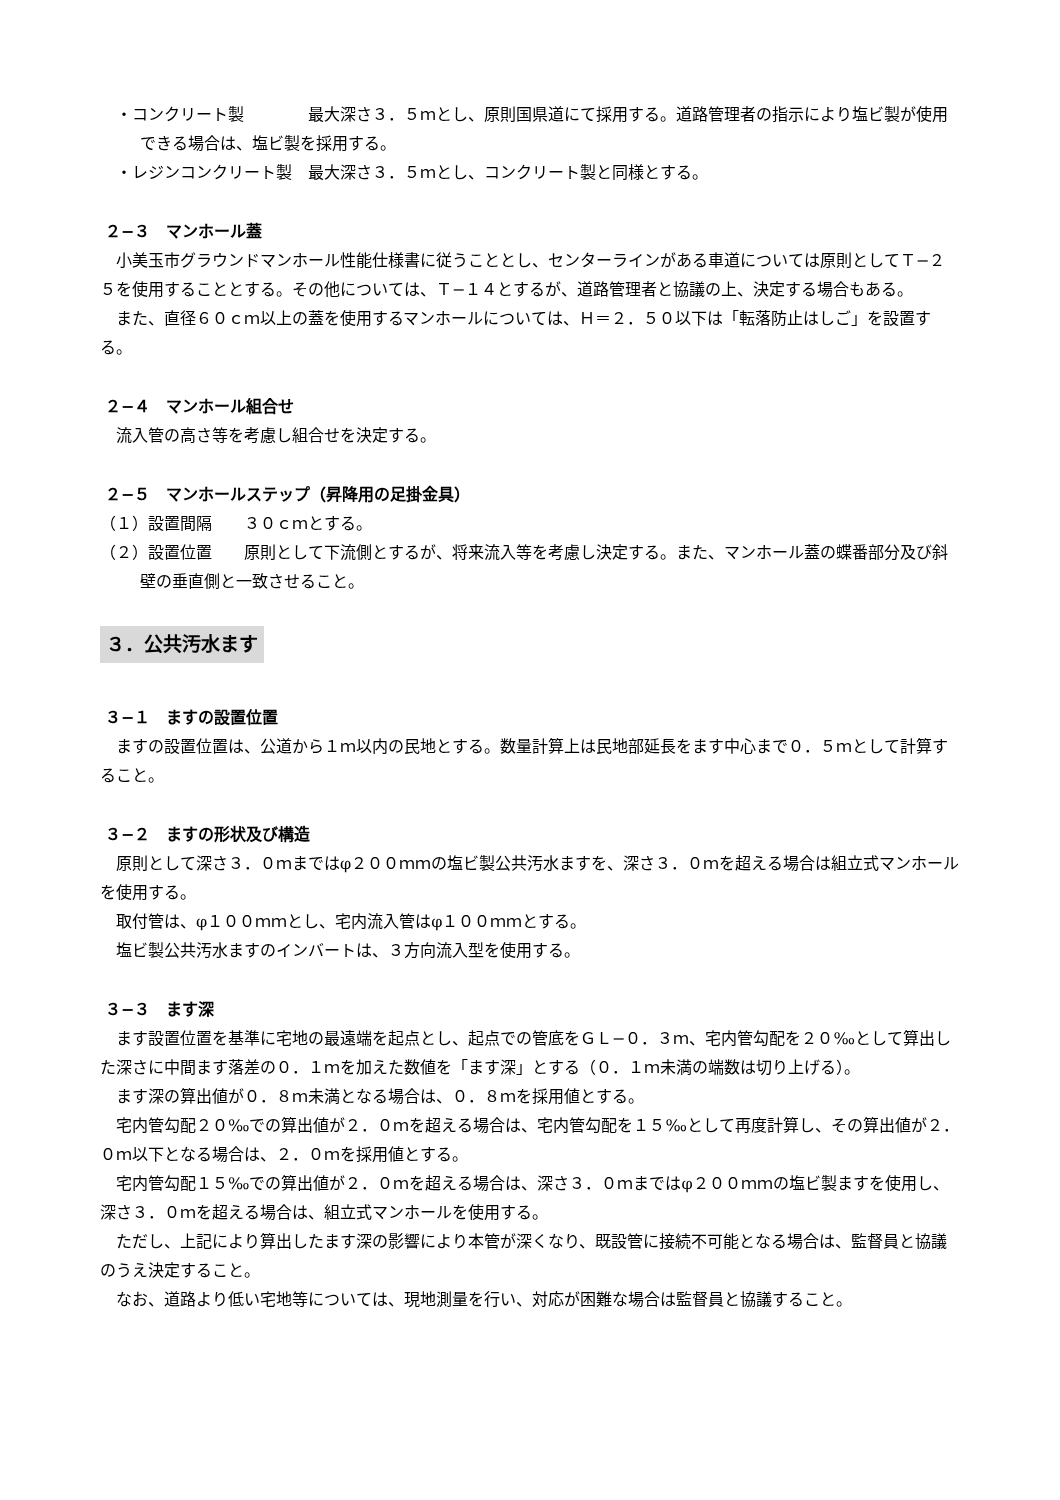・コンクリート製　　　　最大深さ３．５ｍとし、原則国県道にて採用する。道路管理者の指示により塩ビ製が使用できる場合は、塩ビ製を採用する。
・レジンコンクリート製　最大深さ３．５ｍとし、コンクリート製と同様とする。
２−３　マンホール蓋
小美玉市グラウンドマンホール性能仕様書に従うこととし、センターラインがある車道については原則としてＴ−２５を使用することとする。その他については、Ｔ−１４とするが、道路管理者と協議の上、決定する場合もある。
また、直径６０ｃｍ以上の蓋を使用するマンホールについては、Ｈ＝２．５０以下は「転落防止はしご」を設置する。
２−４　マンホール組合せ
流入管の高さ等を考慮し組合せを決定する。
２−５　マンホールステップ（昇降用の足掛金具）
（１）設置間隔　　３０ｃｍとする。
（２）設置位置　　原則として下流側とするが、将来流入等を考慮し決定する。また、マンホール蓋の蝶番部分及び斜壁の垂直側と一致させること。
３．公共汚水ます
３−１　ますの設置位置
ますの設置位置は、公道から１ｍ以内の民地とする。数量計算上は民地部延長をます中心まで０．５ｍとして計算すること。
３−２　ますの形状及び構造
原則として深さ３．０ｍまではφ２００ｍｍの塩ビ製公共汚水ますを、深さ３．０ｍを超える場合は組立式マンホールを使用する。
取付管は、φ１００ｍｍとし、宅内流入管はφ１００ｍｍとする。
塩ビ製公共汚水ますのインバートは、３方向流入型を使用する。
３−３　ます深
ます設置位置を基準に宅地の最遠端を起点とし、起点での管底をＧＬ−０．３ｍ、宅内管勾配を２０‰として算出した深さに中間ます落差の０．１ｍを加えた数値を「ます深」とする（０．１ｍ未満の端数は切り上げる）。
ます深の算出値が０．８ｍ未満となる場合は、０．８ｍを採用値とする。
宅内管勾配２０‰での算出値が２．０ｍを超える場合は、宅内管勾配を１５‰として再度計算し、その算出値が２．０ｍ以下となる場合は、２．０ｍを採用値とする。
宅内管勾配１５‰での算出値が２．０ｍを超える場合は、深さ３．０ｍまではφ２００ｍｍの塩ビ製ますを使用し、深さ３．０ｍを超える場合は、組立式マンホールを使用する。
ただし、上記により算出したます深の影響により本管が深くなり、既設管に接続不可能となる場合は、監督員と協議のうえ決定すること。
なお、道路より低い宅地等については、現地測量を行い、対応が困難な場合は監督員と協議すること。